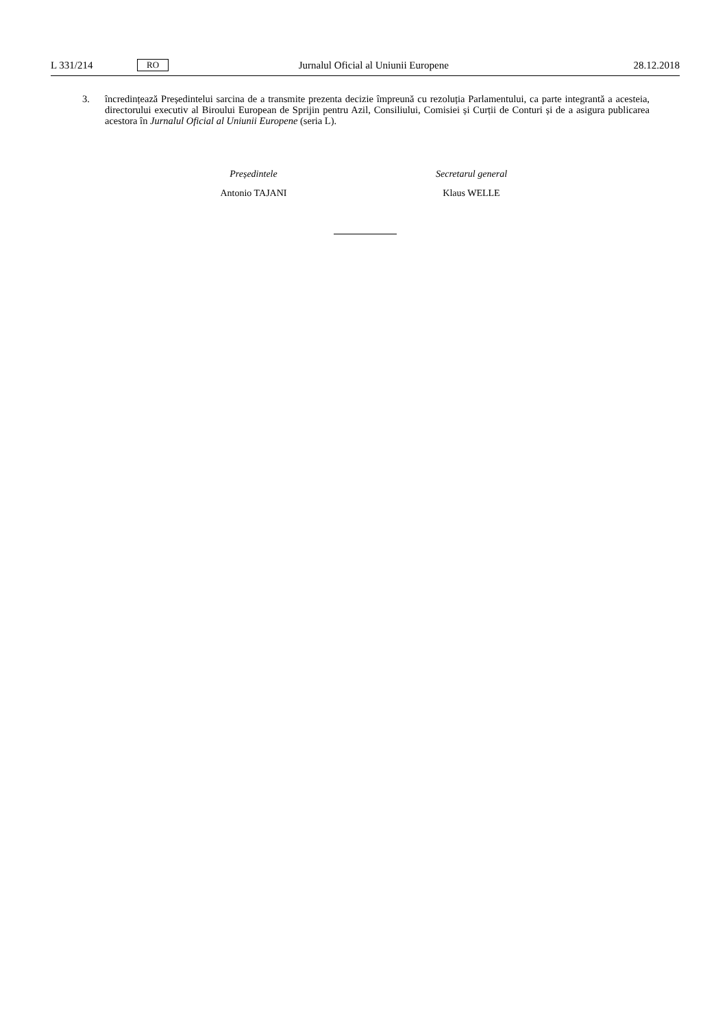L 331/214 RO Jurnalul Oficial al Uniunii Europene 28.12.2018
3. încredințează Președintelui sarcina de a transmite prezenta decizie împreună cu rezoluția Parlamentului, ca parte integrantă a acesteia, directorului executiv al Biroului European de Sprijin pentru Azil, Consiliului, Comisiei și Curții de Conturi și de a asigura publicarea acestora în Jurnalul Oficial al Uniunii Europene (seria L).
Președintele
Antonio TAJANI
Secretarul general
Klaus WELLE